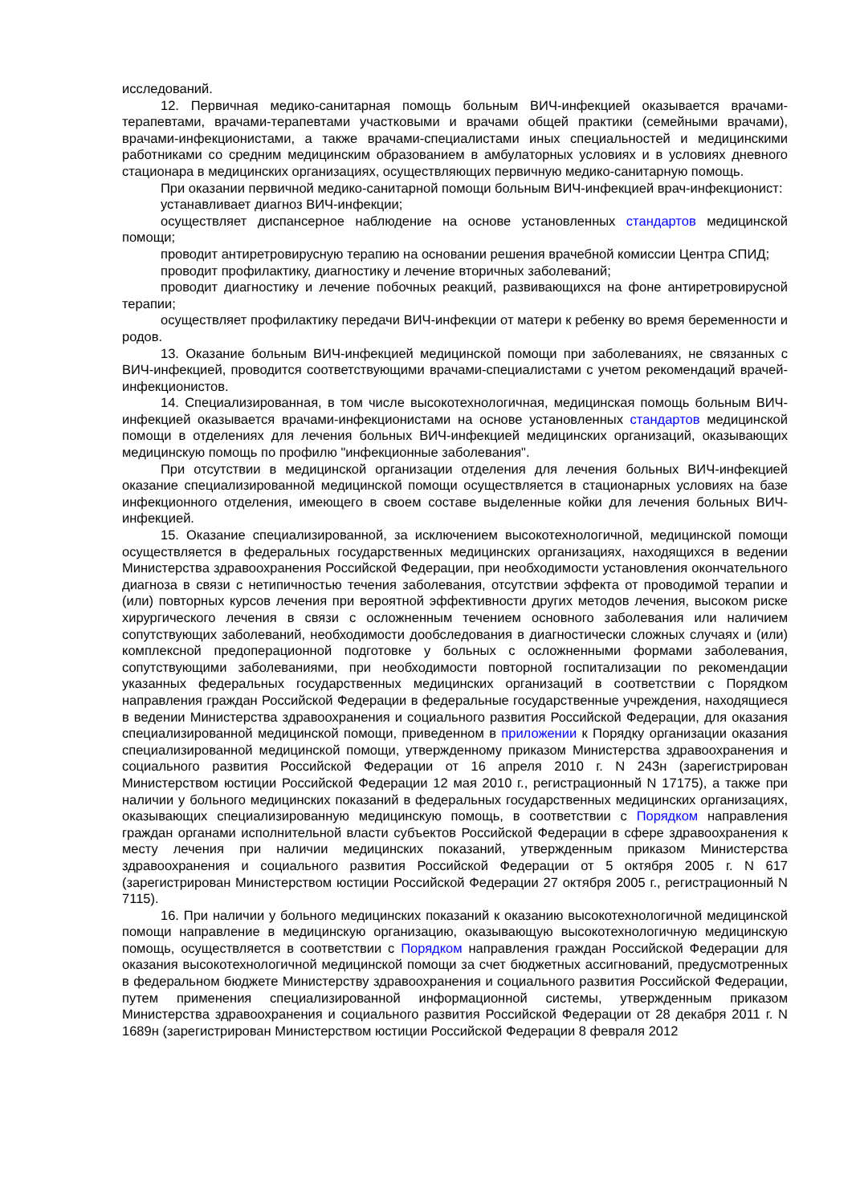исследований.
12. Первичная медико-санитарная помощь больным ВИЧ-инфекцией оказывается врачами-терапевтами, врачами-терапевтами участковыми и врачами общей практики (семейными врачами), врачами-инфекционистами, а также врачами-специалистами иных специальностей и медицинскими работниками со средним медицинским образованием в амбулаторных условиях и в условиях дневного стационара в медицинских организациях, осуществляющих первичную медико-санитарную помощь.
При оказании первичной медико-санитарной помощи больным ВИЧ-инфекцией врач-инфекционист:
устанавливает диагноз ВИЧ-инфекции;
осуществляет диспансерное наблюдение на основе установленных стандартов медицинской помощи;
проводит антиретровирусную терапию на основании решения врачебной комиссии Центра СПИД;
проводит профилактику, диагностику и лечение вторичных заболеваний;
проводит диагностику и лечение побочных реакций, развивающихся на фоне антиретровирусной терапии;
осуществляет профилактику передачи ВИЧ-инфекции от матери к ребенку во время беременности и родов.
13. Оказание больным ВИЧ-инфекцией медицинской помощи при заболеваниях, не связанных с ВИЧ-инфекцией, проводится соответствующими врачами-специалистами с учетом рекомендаций врачей-инфекционистов.
14. Специализированная, в том числе высокотехнологичная, медицинская помощь больным ВИЧ-инфекцией оказывается врачами-инфекционистами на основе установленных стандартов медицинской помощи в отделениях для лечения больных ВИЧ-инфекцией медицинских организаций, оказывающих медицинскую помощь по профилю "инфекционные заболевания".
При отсутствии в медицинской организации отделения для лечения больных ВИЧ-инфекцией оказание специализированной медицинской помощи осуществляется в стационарных условиях на базе инфекционного отделения, имеющего в своем составе выделенные койки для лечения больных ВИЧ-инфекцией.
15. Оказание специализированной, за исключением высокотехнологичной, медицинской помощи осуществляется в федеральных государственных медицинских организациях, находящихся в ведении Министерства здравоохранения Российской Федерации, при необходимости установления окончательного диагноза в связи с нетипичностью течения заболевания, отсутствии эффекта от проводимой терапии и (или) повторных курсов лечения при вероятной эффективности других методов лечения, высоком риске хирургического лечения в связи с осложненным течением основного заболевания или наличием сопутствующих заболеваний, необходимости дообследования в диагностически сложных случаях и (или) комплексной предоперационной подготовке у больных с осложненными формами заболевания, сопутствующими заболеваниями, при необходимости повторной госпитализации по рекомендации указанных федеральных государственных медицинских организаций в соответствии с Порядком направления граждан Российской Федерации в федеральные государственные учреждения, находящиеся в ведении Министерства здравоохранения и социального развития Российской Федерации, для оказания специализированной медицинской помощи, приведенном в приложении к Порядку организации оказания специализированной медицинской помощи, утвержденному приказом Министерства здравоохранения и социального развития Российской Федерации от 16 апреля 2010 г. N 243н (зарегистрирован Министерством юстиции Российской Федерации 12 мая 2010 г., регистрационный N 17175), а также при наличии у больного медицинских показаний в федеральных государственных медицинских организациях, оказывающих специализированную медицинскую помощь, в соответствии с Порядком направления граждан органами исполнительной власти субъектов Российской Федерации в сфере здравоохранения к месту лечения при наличии медицинских показаний, утвержденным приказом Министерства здравоохранения и социального развития Российской Федерации от 5 октября 2005 г. N 617 (зарегистрирован Министерством юстиции Российской Федерации 27 октября 2005 г., регистрационный N 7115).
16. При наличии у больного медицинских показаний к оказанию высокотехнологичной медицинской помощи направление в медицинскую организацию, оказывающую высокотехнологичную медицинскую помощь, осуществляется в соответствии с Порядком направления граждан Российской Федерации для оказания высокотехнологичной медицинской помощи за счет бюджетных ассигнований, предусмотренных в федеральном бюджете Министерству здравоохранения и социального развития Российской Федерации, путем применения специализированной информационной системы, утвержденным приказом Министерства здравоохранения и социального развития Российской Федерации от 28 декабря 2011 г. N 1689н (зарегистрирован Министерством юстиции Российской Федерации 8 февраля 2012